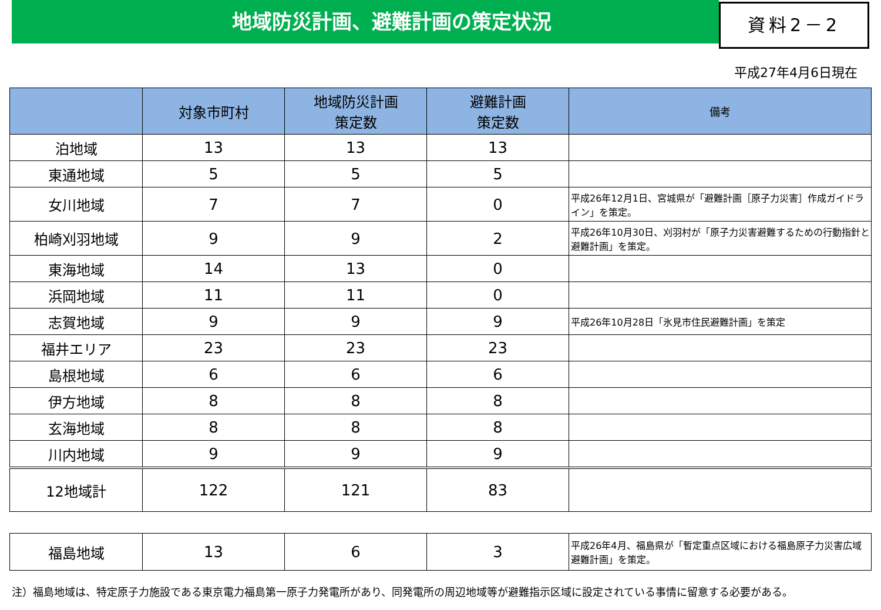地域防災計画、避難計画の策定状況
資料2－2
平成27年4月6日現在
| | 対象市町村 | 地域防災計画 策定数 | 避難計画 策定数 | 備考 |
| --- | --- | --- | --- | --- |
| 泊地域 | 13 | 13 | 13 | |
| 東通地域 | 5 | 5 | 5 | |
| 女川地域 | 7 | 7 | 0 | 平成26年12月1日、宮城県が「避難計画［原子力災害］作成ガイドライン」を策定。 |
| 柏崎刈羽地域 | 9 | 9 | 2 | 平成26年10月30日、刈羽村が「原子力災害避難するための行動指針と避難計画」を策定。 |
| 東海地域 | 14 | 13 | 0 | |
| 浜岡地域 | 11 | 11 | 0 | |
| 志賀地域 | 9 | 9 | 9 | 平成26年10月28日「氷見市住民避難計画」を策定 |
| 福井エリア | 23 | 23 | 23 | |
| 島根地域 | 6 | 6 | 6 | |
| 伊方地域 | 8 | 8 | 8 | |
| 玄海地域 | 8 | 8 | 8 | |
| 川内地域 | 9 | 9 | 9 | |
| 12地域計 | 122 | 121 | 83 | |
| 福島地域 | 13 | 6 | 3 | 平成26年4月、福島県が「暫定重点区域における福島原子力災害広域避難計画」を策定。 |
注）福島地域は、特定原子力施設である東京電力福島第一原子力発電所があり、同発電所の周辺地域等が避難指示区域に設定されている事情に留意する必要がある。